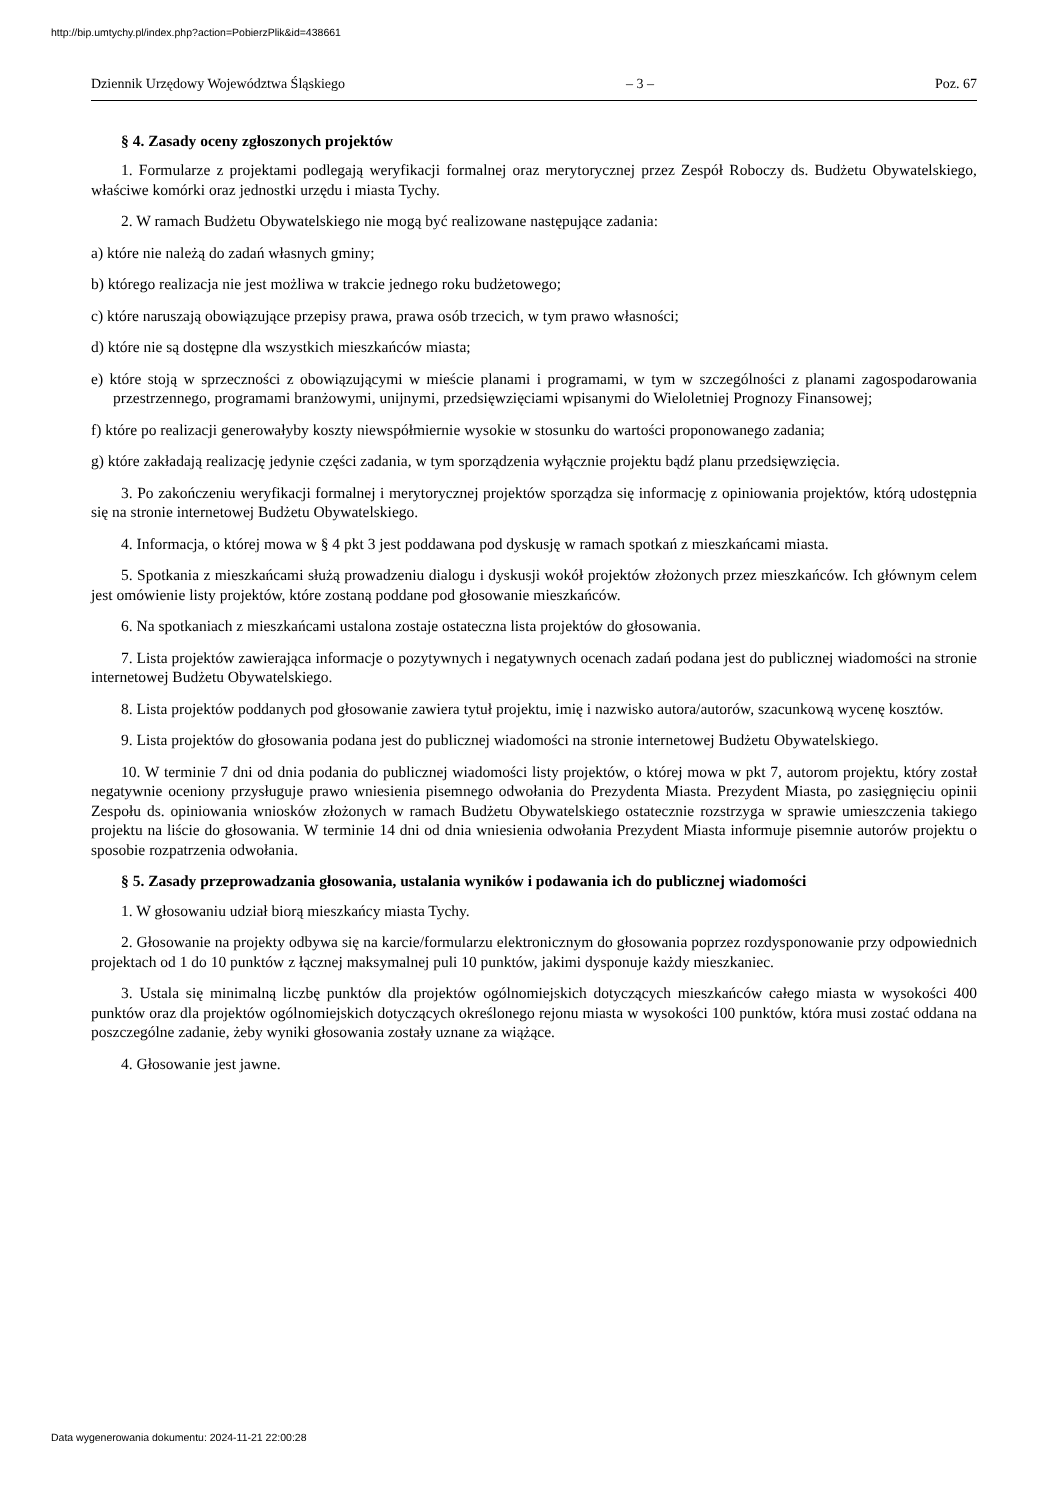http://bip.umtychy.pl/index.php?action=PobierzPlik&id=438661
Dziennik Urzędowy Województwa Śląskiego – 3 – Poz. 67
§ 4. Zasady oceny zgłoszonych projektów
1. Formularze z projektami podlegają weryfikacji formalnej oraz merytorycznej przez Zespół Roboczy ds. Budżetu Obywatelskiego, właściwe komórki oraz jednostki urzędu i miasta Tychy.
2. W ramach Budżetu Obywatelskiego nie mogą być realizowane następujące zadania:
a) które nie należą do zadań własnych gminy;
b) którego realizacja nie jest możliwa w trakcie jednego roku budżetowego;
c) które naruszają obowiązujące przepisy prawa, prawa osób trzecich, w tym prawo własności;
d) które nie są dostępne dla wszystkich mieszkańców miasta;
e) które stoją w sprzeczności z obowiązującymi w mieście planami i programami, w tym w szczególności z planami zagospodarowania przestrzennego, programami branżowymi, unijnymi, przedsięwzięciami wpisanymi do Wieloletniej Prognozy Finansowej;
f) które po realizacji generowałyby koszty niewspółmiernie wysokie w stosunku do wartości proponowanego zadania;
g) które zakładają realizację jedynie części zadania, w tym sporządzenia wyłącznie projektu bądź planu przedsięwzięcia.
3. Po zakończeniu weryfikacji formalnej i merytorycznej projektów sporządza się informację z opiniowania projektów, którą udostępnia się na stronie internetowej Budżetu Obywatelskiego.
4. Informacja, o której mowa w § 4 pkt 3 jest poddawana pod dyskusję w ramach spotkań z mieszkańcami miasta.
5. Spotkania z mieszkańcami służą prowadzeniu dialogu i dyskusji wokół projektów złożonych przez mieszkańców. Ich głównym celem jest omówienie listy projektów, które zostaną poddane pod głosowanie mieszkańców.
6. Na spotkaniach z mieszkańcami ustalona zostaje ostateczna lista projektów do głosowania.
7. Lista projektów zawierająca informacje o pozytywnych i negatywnych ocenach zadań podana jest do publicznej wiadomości na stronie internetowej Budżetu Obywatelskiego.
8. Lista projektów poddanych pod głosowanie zawiera tytuł projektu, imię i nazwisko autora/autorów, szacunkową wycenę kosztów.
9. Lista projektów do głosowania podana jest do publicznej wiadomości na stronie internetowej Budżetu Obywatelskiego.
10. W terminie 7 dni od dnia podania do publicznej wiadomości listy projektów, o której mowa w pkt 7, autorom projektu, który został negatywnie oceniony przysługuje prawo wniesienia pisemnego odwołania do Prezydenta Miasta. Prezydent Miasta, po zasięgnięciu opinii Zespołu ds. opiniowania wniosków złożonych w ramach Budżetu Obywatelskiego ostatecznie rozstrzyga w sprawie umieszczenia takiego projektu na liście do głosowania. W terminie 14 dni od dnia wniesienia odwołania Prezydent Miasta informuje pisemnie autorów projektu o sposobie rozpatrzenia odwołania.
§ 5. Zasady przeprowadzania głosowania, ustalania wyników i podawania ich do publicznej wiadomości
1. W głosowaniu udział biorą mieszkańcy miasta Tychy.
2. Głosowanie na projekty odbywa się na karcie/formularzu elektronicznym do głosowania poprzez rozdysponowanie przy odpowiednich projektach od 1 do 10 punktów z łącznej maksymalnej puli 10 punktów, jakimi dysponuje każdy mieszkaniec.
3. Ustala się minimalną liczbę punktów dla projektów ogólnomiejskich dotyczących mieszkańców całego miasta w wysokości 400 punktów oraz dla projektów ogólnomiejskich dotyczących określonego rejonu miasta w wysokości 100 punktów, która musi zostać oddana na poszczególne zadanie, żeby wyniki głosowania zostały uznane za wiążące.
4. Głosowanie jest jawne.
Data wygenerowania dokumentu: 2024-11-21 22:00:28